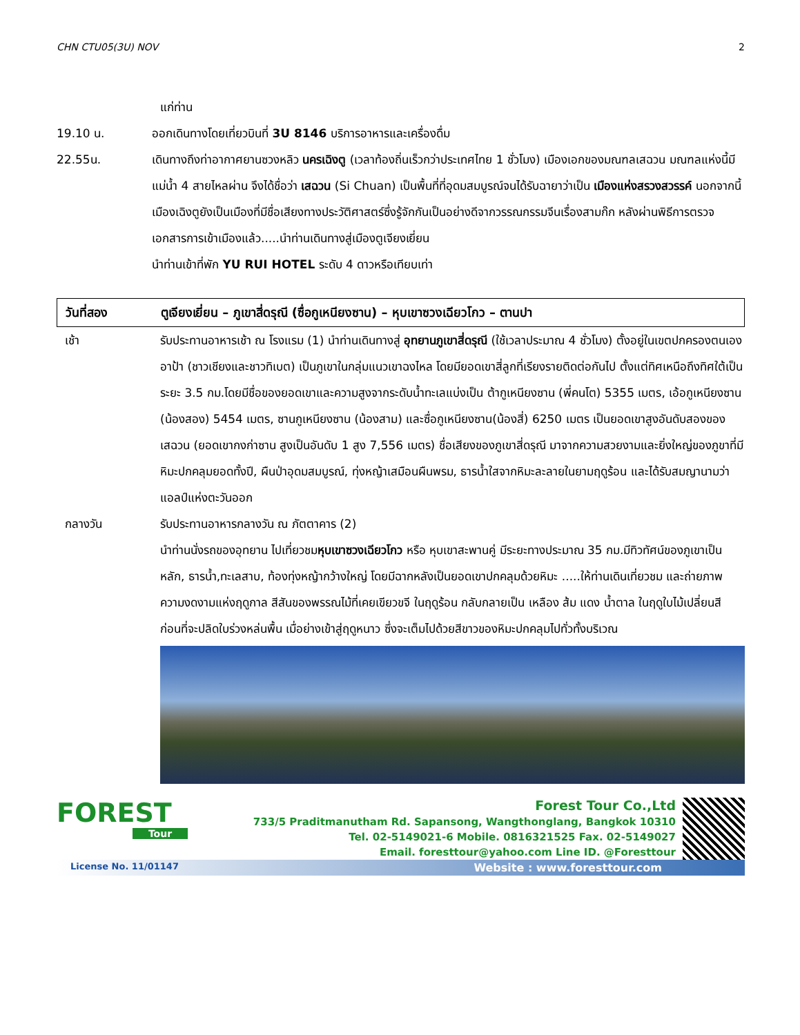CHN CTU05(3U) NOV 2
แก่ท่าน
19.10 น. ออกเดินทางโดยเที่ยวบินที่ 3U 8146 บริการอาหารและเครื่องดื่ม
22.55น. เดินทางถึงท่าอากาศยานซวงหลิว นครเฉิงตู (เวลาท้องถิ่นเร็วกว่าประเทศไทย 1 ชั่วโมง) เมืองเอกของมณฑลเสฉวน มณฑลแห่งนี้มีแม่น้ำ 4 สายไหลผ่าน จึงได้ชื่อว่า เสฉวน (Si Chuan) เป็นพื้นที่ที่อุดมสมบูรณ์จนได้รับฉายาว่าเป็น เมืองแห่งสรวงสวรรค์ นอกจากนี้เมืองเฉิงตูยังเป็นเมืองที่มีชื่อเสียงทางประวัติศาสตร์ซึ่งรู้จักกันเป็นอย่างดีจากวรรณกรรมจีนเรื่องสามก๊ก หลังผ่านพิธีการตรวจเอกสารการเข้าเมืองแล้ว.....นำท่านเดินทางสู่เมืองตูเจียงเยี่ยน
นำท่านเข้าที่พัก YU RUI HOTEL ระดับ 4 ดาวหรือเทียบเท่า
วันที่สอง ตูเจียงเยี่ยน – ภูเขาสี่ดรุณี (ซื่อกูเหนียงซาน) – หุบเขาซวงเฉียวโกว – ตานปา
เช้า รับประทานอาหารเช้า ณ โรงแรม (1) นำท่านเดินทางสู่ อุทยานภูเขาสี่ดรุณี (ใช้เวลาประมาณ 4 ชั่วโมง) ตั้งอยู่ในเขตปกครองตนเองอาป้า (ชาวเชียงและชาวทิเบต) เป็นภูเขาในกลุ่มแนวเขาฉงไหล โดยมียอดเขาสี่ลูกที่เรียงรายติดต่อกันไป ตั้งแต่ทิศเหนือถึงทิศใต้เป็นระยะ 3.5 กม.โดยมีชื่อของยอดเขาและความสูงจากระดับน้ำทะเลแบ่งเป็น ต้ากูเหนียงซาน (พี่คนโต) 5355 เมตร, เอ้อกูเหนียงซาน (น้องสอง) 5454 เมตร, ซานกูเหนียงซาน (น้องสาม) และซื่อกูเหนียงซาน(น้องสี่) 6250 เมตร เป็นยอดเขาสูงอันดับสองของเสฉวน (ยอดเขากงก่าซาน สูงเป็นอันดับ 1 สูง 7,556 เมตร) ชื่อเสียงของภูเขาสี่ดรุณี มาจากความสวยงามและยิ่งใหญ่ของภูขาที่มีหิมะปกคลุมยอดทั้งปี, ผืนป่าอุดมสมบูรณ์, ทุ่งหญ้าเสมือนผืนพรม, ธารน้ำใสจากหิมะละลายในยามฤดูร้อน และได้รับสมญานามว่า แอลป์แห่งตะวันออก
กลางวัน รับประทานอาหารกลางวัน ณ ภัตตาคาร (2)
นำท่านนั่งรถของอุทยาน ไปเที่ยวชมหุบเขาซวงเฉียวโกว หรือ หุบเขาสะพานคู่ มีระยะทางประมาณ 35 กม.มีทิวทัศน์ของภูเขาเป็นหลัก, ธารน้ำ,ทะเลสาบ, ท้องทุ่งหญ้ากว้างใหญ่ โดยมีฉากหลังเป็นยอดเขาปกคลุมด้วยหิมะ .....ให้ท่านเดินเที่ยวชม และถ่ายภาพความงดงามแห่งฤดูกาล สีสันของพรรณไม้ที่เคยเขียวขจี ในฤดูร้อน กลับกลายเป็น เหลือง ส้ม แดง น้ำตาล ในฤดูใบไม้เปลี่ยนสี ก่อนที่จะปลิดใบร่วงหล่นพื้น เมื่อย่างเข้าสู่ฤดูหนาว ซึ่งจะเต็มไปด้วยสีขาวของหิมะปกคลุมไปทั่วทั้งบริเวณ
FOREST
Tour
Forest Tour Co.,Ltd
733/5 Praditmanutham Rd. Sapansong, Wangthonglang, Bangkok 10310
Tel. 02-5149021-6 Mobile. 0816321525 Fax. 02-5149027
Email. foresttour@yahoo.com Line ID. @Foresttour
License No. 11/01147 Website : www.foresttour.com